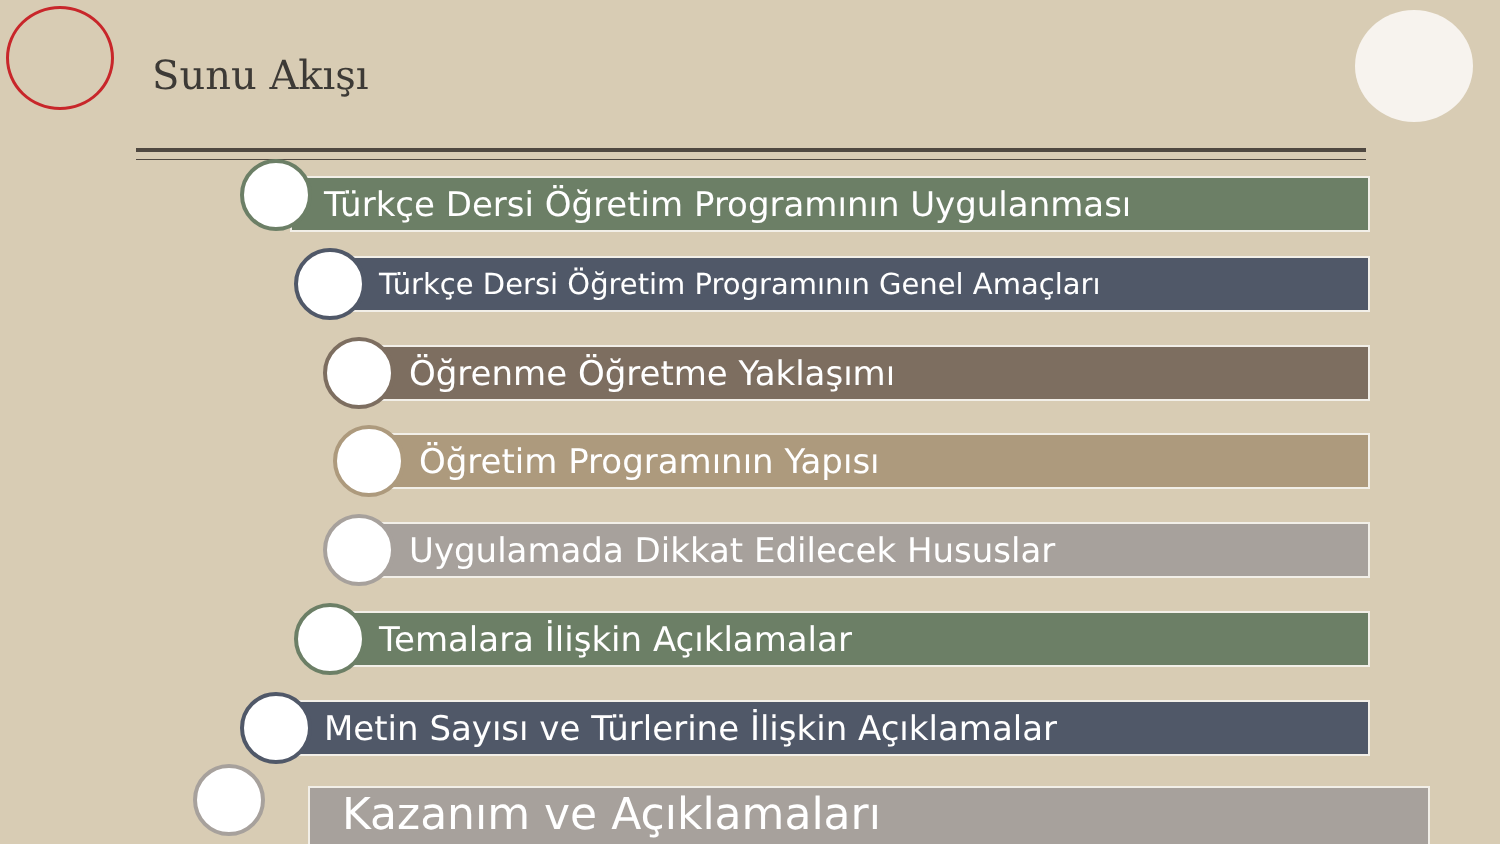Sunu Akışı
Türkçe Dersi Öğretim Programının Uygulanması
Türkçe Dersi Öğretim Programının Genel Amaçları
Öğrenme Öğretme Yaklaşımı
Öğretim Programının Yapısı
Uygulamada Dikkat Edilecek Hususlar
Temalara İlişkin Açıklamalar
Metin Sayısı ve Türlerine İlişkin Açıklamalar
Kazanım ve Açıklamaları